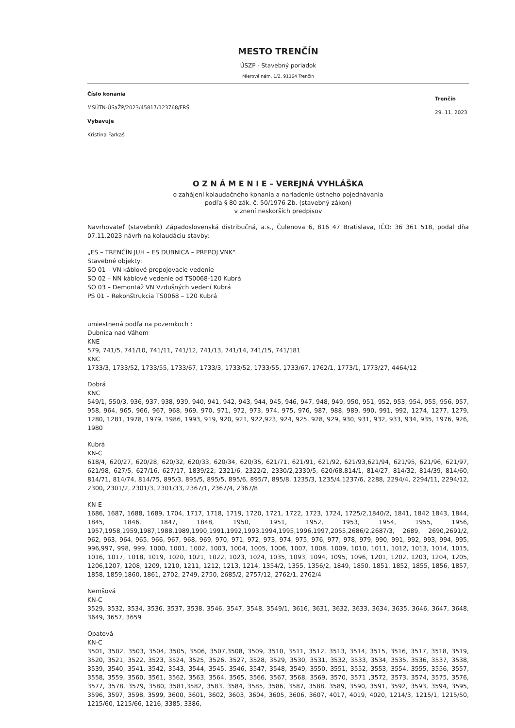MESTO TRENČÍN
ÚSZP - Stavebný poriadok
Mierové nám. 1/2, 91164 Trenčín
Číslo konania
MSÚTN-ÚSaŽP/2023/45817/123768/FRŠ
Vybavuje
Kristina Farkaš
Trenčín
29. 11. 2023
O Z N Á M E N I E – VEREJNÁ VYHLÁŠKA
o zahájení kolaudačného konania a nariadenie ústneho pojednávania
podľa § 80 zák. č. 50/1976 Zb. (stavebný zákon)
v znení neskorších predpisov
Navrhovateľ (stavebník) Západoslovenská distribučná, a.s., Čulenova 6, 816 47 Bratislava, IČO: 36 361 518, podal dňa 07.11.2023 návrh na kolaudáciu stavby:
„ES – TRENČÍN JUH – ES DUBNICA – PREPOJ VNK"
Stavebné objekty:
SO 01 – VN káblové prepojovacie vedenie
SO 02 – NN káblové vedenie od TS0068-120 Kubrá
SO 03 – Demontáž VN Vzdušných vedení Kubrá
PS 01 – Rekonštrukcia TS0068 – 120 Kubrá
umiestnená podľa na pozemkoch :
Dubnica nad Váhom
KNE
579, 741/5, 741/10, 741/11, 741/12, 741/13, 741/14, 741/15, 741/181
KNC
1733/3, 1733/52, 1733/55, 1733/67, 1733/3, 1733/52, 1733/55, 1733/67, 1762/1, 1773/1, 1773/27, 4464/12
Dobrá
KNC
549/1, 550/3, 936, 937, 938, 939, 940, 941, 942, 943, 944, 945, 946, 947, 948, 949, 950, 951, 952, 953, 954, 955, 956, 957, 958, 964, 965, 966, 967, 968, 969, 970, 971, 972, 973, 974, 975, 976, 987, 988, 989, 990, 991, 992, 1274, 1277, 1279, 1280, 1281, 1978, 1979, 1986, 1993, 919, 920, 921, 922,923, 924, 925, 928, 929, 930, 931, 932, 933, 934, 935, 1976, 926, 1980
Kubrá
KN-C
618/4, 620/27, 620/28, 620/32, 620/33, 620/34, 620/35, 621/71, 621/91, 621/92, 621/93,621/94, 621/95, 621/96, 621/97, 621/98, 627/5, 627/16, 627/17, 1839/22, 2321/6, 2322/2, 2330/2,2330/5, 620/68,814/1, 814/27, 814/32, 814/39, 814/60, 814/71, 814/74, 814/75, 895/3, 895/5, 895/5, 895/6, 895/7, 895/8, 1235/3, 1235/4,1237/6, 2288, 2294/4, 2294/11, 2294/12, 2300, 2301/2, 2301/3, 2301/33, 2367/1, 2367/4, 2367/8
KN-E
1686, 1687, 1688, 1689, 1704, 1717, 1718, 1719, 1720, 1721, 1722, 1723, 1724, 1725/2,1840/2, 1841, 1842 1843, 1844, 1845, 1846, 1847, 1848, 1950, 1951, 1952, 1953, 1954, 1955, 1956, 1957,1958,1959,1987,1988,1989,1990,1991,1992,1993,1994,1995,1996,1997,2055,2686/2,2687/3, 2689, 2690,2691/2, 962, 963, 964, 965, 966, 967, 968, 969, 970, 971, 972, 973, 974, 975, 976, 977, 978, 979, 990, 991, 992, 993, 994, 995, 996,997, 998, 999, 1000, 1001, 1002, 1003, 1004, 1005, 1006, 1007, 1008, 1009, 1010, 1011, 1012, 1013, 1014, 1015, 1016, 1017, 1018, 1019, 1020, 1021, 1022, 1023, 1024, 1035, 1093, 1094, 1095, 1096, 1201, 1202, 1203, 1204, 1205, 1206,1207, 1208, 1209, 1210, 1211, 1212, 1213, 1214, 1354/2, 1355, 1356/2, 1849, 1850, 1851, 1852, 1855, 1856, 1857, 1858, 1859,1860, 1861, 2702, 2749, 2750, 2685/2, 2757/12, 2762/1, 2762/4
Nemšová
KN-C
3529, 3532, 3534, 3536, 3537, 3538, 3546, 3547, 3548, 3549/1, 3616, 3631, 3632, 3633, 3634, 3635, 3646, 3647, 3648, 3649, 3657, 3659
Opatová
KN-C
3501, 3502, 3503, 3504, 3505, 3506, 3507,3508, 3509, 3510, 3511, 3512, 3513, 3514, 3515, 3516, 3517, 3518, 3519, 3520, 3521, 3522, 3523, 3524, 3525, 3526, 3527, 3528, 3529, 3530, 3531, 3532, 3533, 3534, 3535, 3536, 3537, 3538, 3539, 3540, 3541, 3542, 3543, 3544, 3545, 3546, 3547, 3548, 3549, 3550, 3551, 3552, 3553, 3554, 3555, 3556, 3557, 3558, 3559, 3560, 3561, 3562, 3563, 3564, 3565, 3566, 3567, 3568, 3569, 3570, 3571 ,3572, 3573, 3574, 3575, 3576, 3577, 3578, 3579, 3580, 3581,3582, 3583, 3584, 3585, 3586, 3587, 3588, 3589, 3590, 3591, 3592, 3593, 3594, 3595, 3596, 3597, 3598, 3599, 3600, 3601, 3602, 3603, 3604, 3605, 3606, 3607, 4017, 4019, 4020, 1214/3, 1215/1, 1215/50, 1215/60, 1215/66, 1216, 3385, 3386,